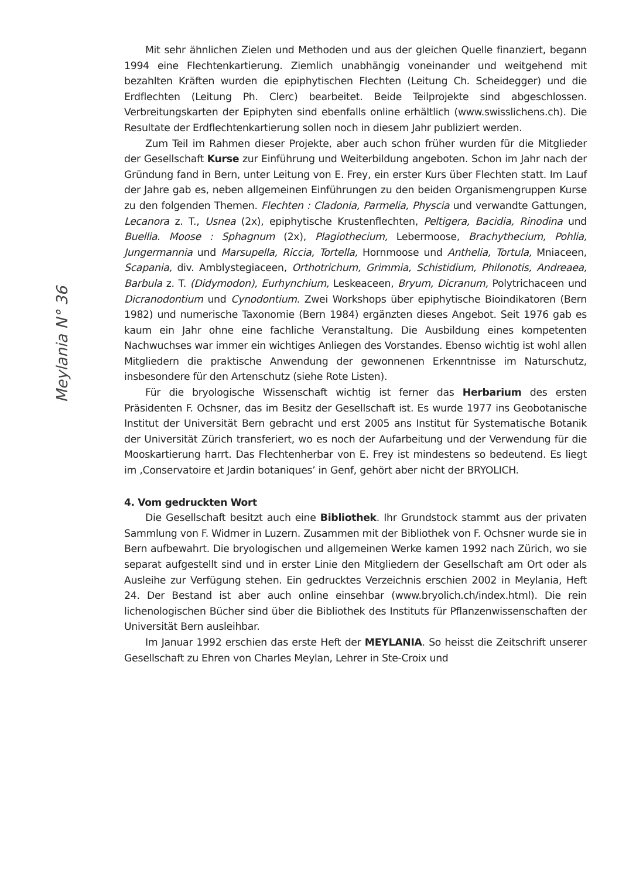Meylania N° 36
Mit sehr ähnlichen Zielen und Methoden und aus der gleichen Quelle finanziert, begann 1994 eine Flechtenkartierung. Ziemlich unabhängig voneinander und weitgehend mit bezahlten Kräften wurden die epiphytischen Flechten (Leitung Ch. Scheidegger) und die Erdflechten (Leitung Ph. Clerc) bearbeitet. Beide Teilprojekte sind abgeschlossen. Verbreitungskarten der Epiphyten sind ebenfalls online erhältlich (www.swisslichens.ch). Die Resultate der Erdflechtenkartierung sollen noch in diesem Jahr publiziert werden.
Zum Teil im Rahmen dieser Projekte, aber auch schon früher wurden für die Mitglieder der Gesellschaft Kurse zur Einführung und Weiterbildung angeboten. Schon im Jahr nach der Gründung fand in Bern, unter Leitung von E. Frey, ein erster Kurs über Flechten statt. Im Lauf der Jahre gab es, neben allgemeinen Einführungen zu den beiden Organismengruppen Kurse zu den folgenden Themen. Flechten : Cladonia, Parmelia, Physcia und verwandte Gattungen, Lecanora z. T., Usnea (2x), epiphytische Krustenflechten, Peltigera, Bacidia, Rinodina und Buellia. Moose : Sphagnum (2x), Plagiothecium, Lebermoose, Brachythecium, Pohlia, Jungermannia und Marsupella, Riccia, Tortella, Hornmoose und Anthelia, Tortula, Mniaceen, Scapania, div. Amblystegiaceen, Orthotrichum, Grimmia, Schistidium, Philonotis, Andreaea, Barbula z. T. (Didymodon), Eurhynchium, Leskeaceen, Bryum, Dicranum, Polytrichaceen und Dicranodontium und Cynodontium. Zwei Workshops über epiphytische Bioindikatoren (Bern 1982) und numerische Taxonomie (Bern 1984) ergänzten dieses Angebot. Seit 1976 gab es kaum ein Jahr ohne eine fachliche Veranstaltung. Die Ausbildung eines kompetenten Nachwuchses war immer ein wichtiges Anliegen des Vorstandes. Ebenso wichtig ist wohl allen Mitgliedern die praktische Anwendung der gewonnenen Erkenntnisse im Naturschutz, insbesondere für den Artenschutz (siehe Rote Listen).
Für die bryologische Wissenschaft wichtig ist ferner das Herbarium des ersten Präsidenten F. Ochsner, das im Besitz der Gesellschaft ist. Es wurde 1977 ins Geobotanische Institut der Universität Bern gebracht und erst 2005 ans Institut für Systematische Botanik der Universität Zürich transferiert, wo es noch der Aufarbeitung und der Verwendung für die Mooskartierung harrt. Das Flechtenherbar von E. Frey ist mindestens so bedeutend. Es liegt im ‚Conservatoire et Jardin botaniques’ in Genf, gehört aber nicht der BRYOLICH.
4. Vom gedruckten Wort
Die Gesellschaft besitzt auch eine Bibliothek. Ihr Grundstock stammt aus der privaten Sammlung von F. Widmer in Luzern. Zusammen mit der Bibliothek von F. Ochsner wurde sie in Bern aufbewahrt. Die bryologischen und allgemeinen Werke kamen 1992 nach Zürich, wo sie separat aufgestellt sind und in erster Linie den Mitgliedern der Gesellschaft am Ort oder als Ausleihe zur Verfügung stehen. Ein gedrucktes Verzeichnis erschien 2002 in Meylania, Heft 24. Der Bestand ist aber auch online einsehbar (www.bryolich.ch/index.html). Die rein lichenologischen Bücher sind über die Bibliothek des Instituts für Pflanzenwissenschaften der Universität Bern ausleihbar.
Im Januar 1992 erschien das erste Heft der MEYLANIA. So heisst die Zeitschrift unserer Gesellschaft zu Ehren von Charles Meylan, Lehrer in Ste-Croix und